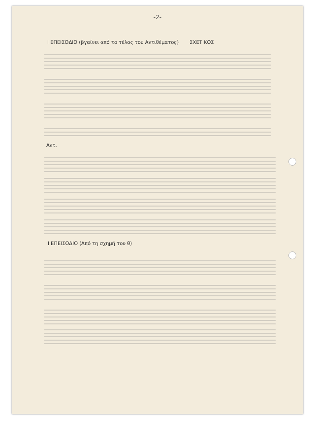-2-
I ΕΠΕΙΣΟΔΙΟ (βγαίνει από το τέλος του Αντιθέματος) ΣΧΕΤΙΚΟΣ
Αντ.
II ΕΠΕΙΣΟΔΙΟ (Από τη σχημή του θ)